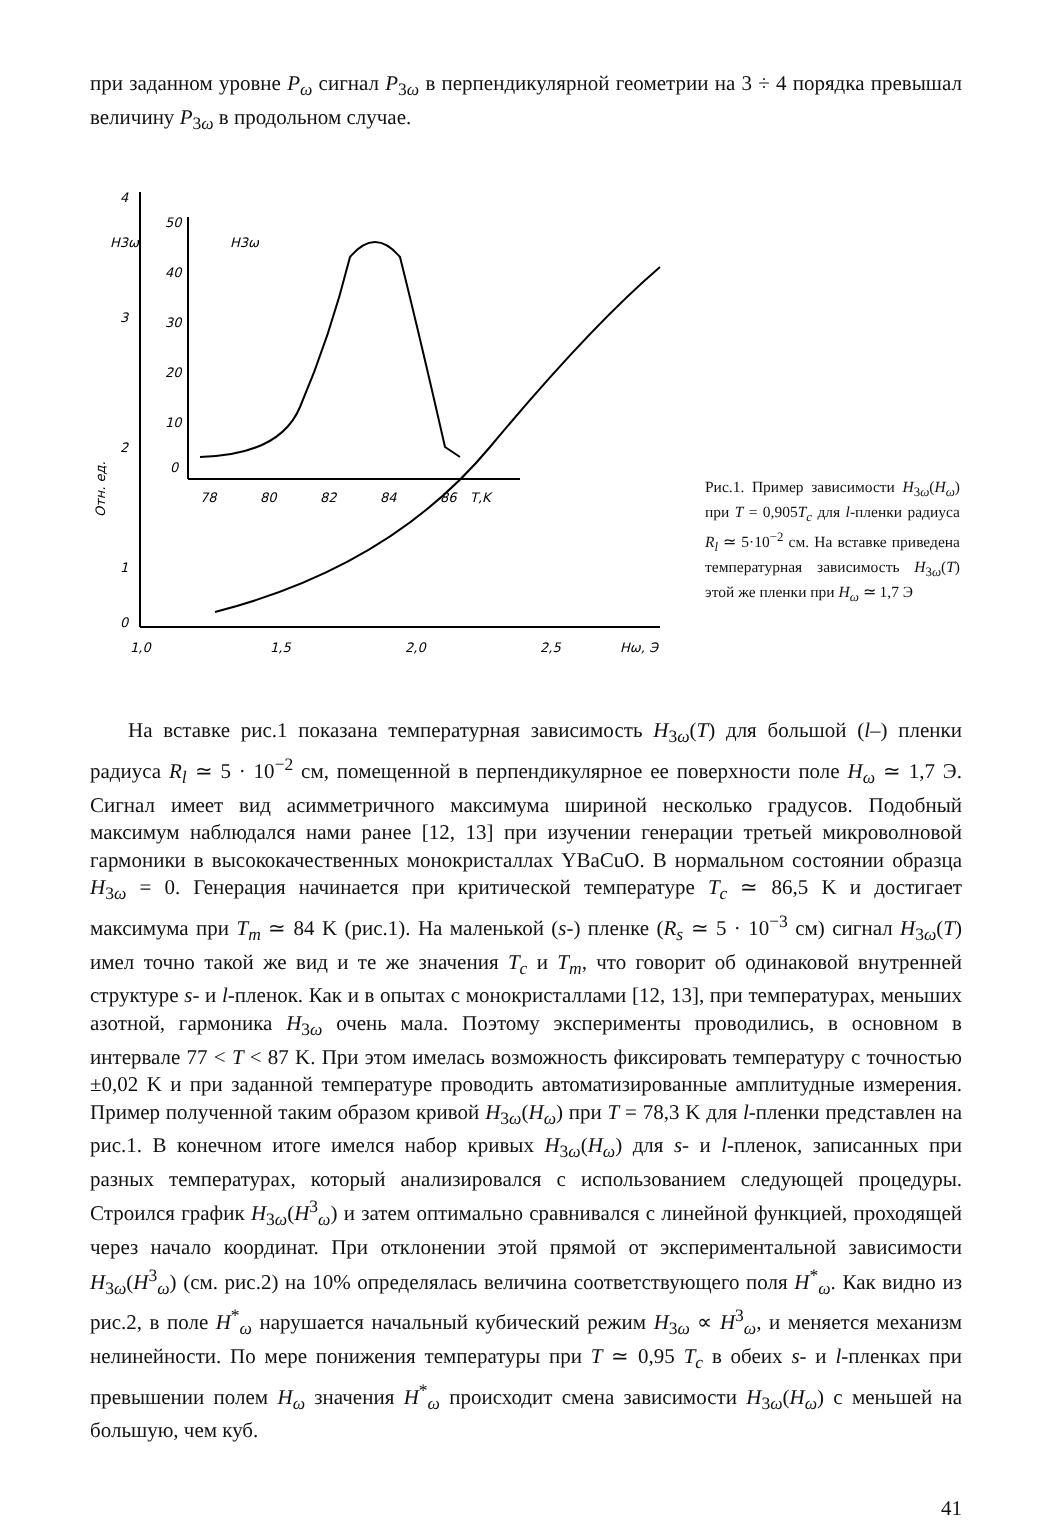при заданном уровне P<sub>ω</sub> сигнал P<sub>3ω</sub> в перпендикулярной геометрии на 3 ÷ 4 порядка превышал величину P<sub>3ω</sub> в продольном случае.
4
3
2
1
0
H3ω
Отн. ед.
1,0
1,5
2,0
2,5
Hω, Э
50
40
30
20
10
0
H3ω
78
80
82
84
86
T,K
Рис.1. Пример зависимости H<sub>3ω</sub>(H<sub>ω</sub>) при T = 0,905T<sub>c</sub> для l-пленки радиуса R<sub>l</sub> ≃ 5·10<sup>−2</sup> см. На вставке приведена температурная зависимость H<sub>3ω</sub>(T) этой же пленки при H<sub>ω</sub> ≃ 1,7 Э
На вставке рис.1 показана температурная зависимость H<sub>3ω</sub>(T) для большой (l–) пленки радиуса R<sub>l</sub> ≃ 5 · 10<sup>−2</sup> см, помещенной в перпендикулярное ее поверхности поле H<sub>ω</sub> ≃ 1,7 Э. Сигнал имеет вид асимметричного максимума шириной несколько градусов. Подобный максимум наблюдался нами ранее [12, 13] при изучении генерации третьей микроволновой гармоники в высококачественных монокристаллах YBaCuO. В нормальном состоянии образца H<sub>3ω</sub> = 0. Генерация начинается при критической температуре T<sub>c</sub> ≃ 86,5 K и достигает максимума при T<sub>m</sub> ≃ 84 K (рис.1). На маленькой (s-) пленке (R<sub>s</sub> ≃ 5 · 10<sup>−3</sup> см) сигнал H<sub>3ω</sub>(T) имел точно такой же вид и те же значения T<sub>c</sub> и T<sub>m</sub>, что говорит об одинаковой внутренней структуре s- и l-пленок. Как и в опытах с монокристаллами [12, 13], при температурах, меньших азотной, гармоника H<sub>3ω</sub> очень мала. Поэтому эксперименты проводились, в основном в интервале 77 < T < 87 K. При этом имелась возможность фиксировать температуру с точностью ±0,02 K и при заданной температуре проводить автоматизированные амплитудные измерения. Пример полученной таким образом кривой H<sub>3ω</sub>(H<sub>ω</sub>) при T = 78,3 K для l-пленки представлен на рис.1. В конечном итоге имелся набор кривых H<sub>3ω</sub>(H<sub>ω</sub>) для s- и l-пленок, записанных при разных температурах, который анализировался с использованием следующей процедуры. Строился график H<sub>3ω</sub>(H<sup>3</sup><sub>ω</sub>) и затем оптимально сравнивался с линейной функцией, проходящей через начало координат. При отклонении этой прямой от экспериментальной зависимости H<sub>3ω</sub>(H<sup>3</sup><sub>ω</sub>) (см. рис.2) на 10% определялась величина соответствующего поля H<sup>*</sup><sub>ω</sub>. Как видно из рис.2, в поле H<sup>*</sup><sub>ω</sub> нарушается начальный кубический режим H<sub>3ω</sub> ∝ H<sup>3</sup><sub>ω</sub>, и меняется механизм нелинейности. По мере понижения температуры при T ≃ 0,95 T<sub>c</sub> в обеих s- и l-пленках при превышении полем H<sub>ω</sub> значения H<sup>*</sup><sub>ω</sub> происходит смена зависимости H<sub>3ω</sub>(H<sub>ω</sub>) с меньшей на большую, чем куб.
41